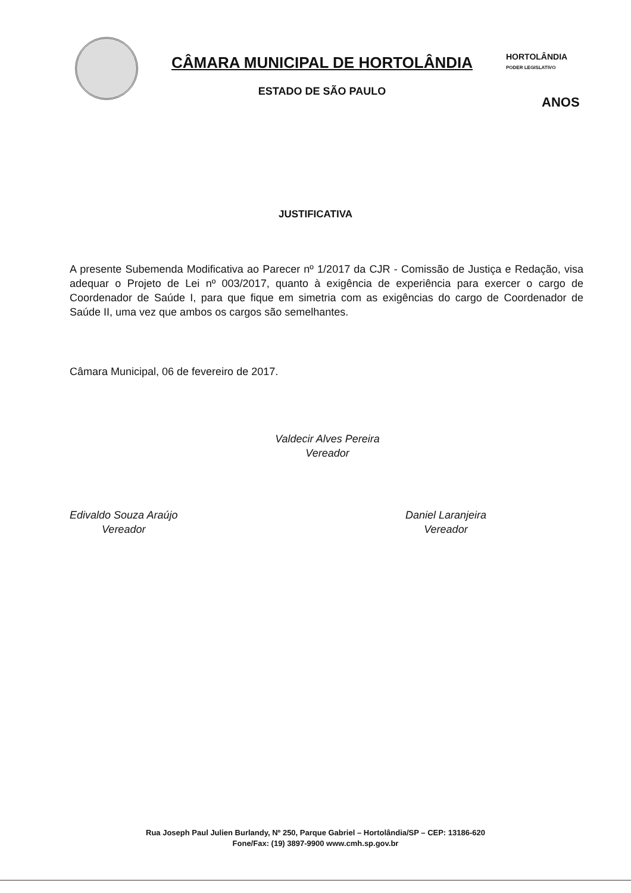CÂMARA MUNICIPAL DE HORTOLÂNDIA
ESTADO DE SÃO PAULO
HORTOLÂNDIA
PODER LEGISLATIVO
ANOS
JUSTIFICATIVA
A presente Subemenda Modificativa ao Parecer nº 1/2017 da CJR - Comissão de Justiça e Redação, visa adequar o Projeto de Lei nº 003/2017, quanto à exigência de experiência para exercer o cargo de Coordenador de Saúde I, para que fique em simetria com as exigências do cargo de Coordenador de Saúde II, uma vez que ambos os cargos são semelhantes.
Câmara Municipal, 06 de fevereiro de 2017.
Valdecir Alves Pereira
Vereador
Edivaldo Souza Araújo
Vereador
Daniel Laranjeira
Vereador
Rua Joseph Paul Julien Burlandy, Nº 250, Parque Gabriel – Hortolândia/SP – CEP: 13186-620
Fone/Fax: (19) 3897-9900 www.cmh.sp.gov.br